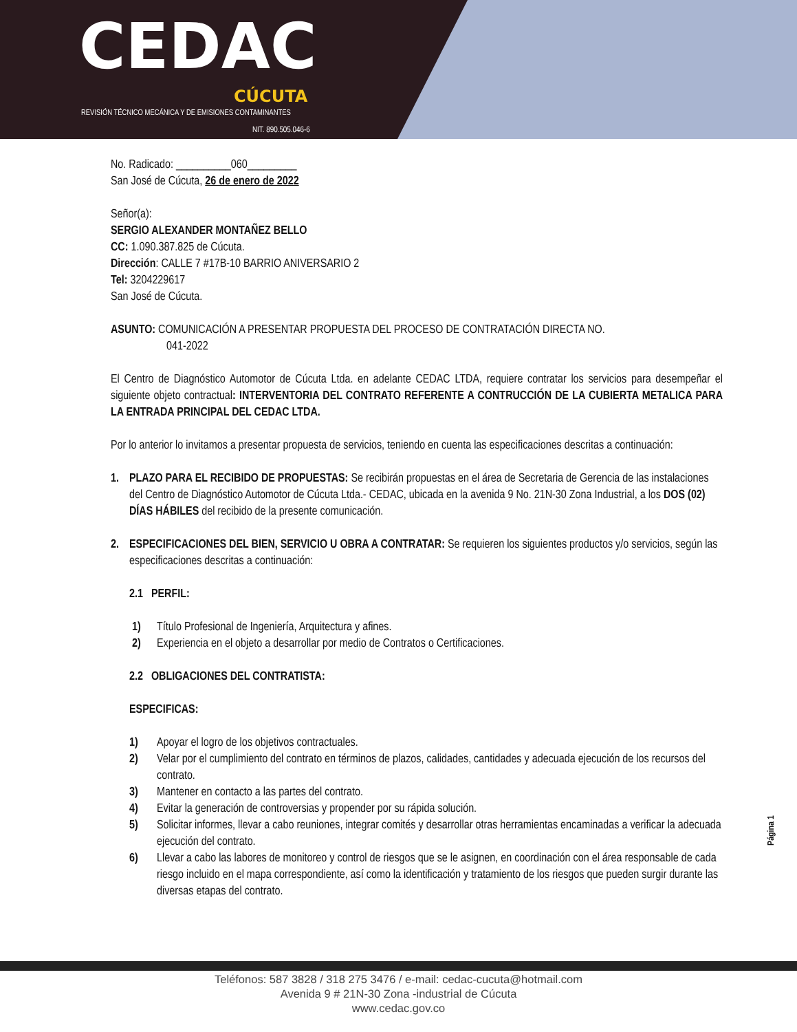CEDAC
CÚCUTA
REVISIÓN TÉCNICO MECÁNICA Y DE EMISIONES CONTAMINANTES
NIT. 890.505.046-6
No. Radicado: __________060_________
San José de Cúcuta, 26 de enero de 2022
Señor(a):
SERGIO ALEXANDER MONTAÑEZ BELLO
CC: 1.090.387.825 de Cúcuta.
Dirección: CALLE 7 #17B-10 BARRIO ANIVERSARIO 2
Tel: 3204229617
San José de Cúcuta.
ASUNTO: COMUNICACIÓN A PRESENTAR PROPUESTA DEL PROCESO DE CONTRATACIÓN DIRECTA NO.
041-2022
El Centro de Diagnóstico Automotor de Cúcuta Ltda. en adelante CEDAC LTDA, requiere contratar los servicios para desempeñar el siguiente objeto contractual: INTERVENTORIA DEL CONTRATO REFERENTE A CONTRUCCIÓN DE LA CUBIERTA METALICA PARA LA ENTRADA PRINCIPAL DEL CEDAC LTDA.
Por lo anterior lo invitamos a presentar propuesta de servicios, teniendo en cuenta las especificaciones descritas a continuación:
1. PLAZO PARA EL RECIBIDO DE PROPUESTAS: Se recibirán propuestas en el área de Secretaria de Gerencia de las instalaciones del Centro de Diagnóstico Automotor de Cúcuta Ltda.- CEDAC, ubicada en la avenida 9 No. 21N-30 Zona Industrial, a los DOS (02) DÍAS HÁBILES del recibido de la presente comunicación.
2. ESPECIFICACIONES DEL BIEN, SERVICIO U OBRA A CONTRATAR: Se requieren los siguientes productos y/o servicios, según las especificaciones descritas a continuación:
2.1 PERFIL:
1) Título Profesional de Ingeniería, Arquitectura y afines.
2) Experiencia en el objeto a desarrollar por medio de Contratos o Certificaciones.
2.2 OBLIGACIONES DEL CONTRATISTA:
ESPECIFICAS:
1) Apoyar el logro de los objetivos contractuales.
2) Velar por el cumplimiento del contrato en términos de plazos, calidades, cantidades y adecuada ejecución de los recursos del contrato.
3) Mantener en contacto a las partes del contrato.
4) Evitar la generación de controversias y propender por su rápida solución.
5) Solicitar informes, llevar a cabo reuniones, integrar comités y desarrollar otras herramientas encaminadas a verificar la adecuada ejecución del contrato.
6) Llevar a cabo las labores de monitoreo y control de riesgos que se le asignen, en coordinación con el área responsable de cada riesgo incluido en el mapa correspondiente, así como la identificación y tratamiento de los riesgos que pueden surgir durante las diversas etapas del contrato.
Página 1
Teléfonos: 587 3828 / 318 275 3476 / e-mail: cedac-cucuta@hotmail.com
Avenida 9 # 21N-30 Zona -industrial de Cúcuta
www.cedac.gov.co